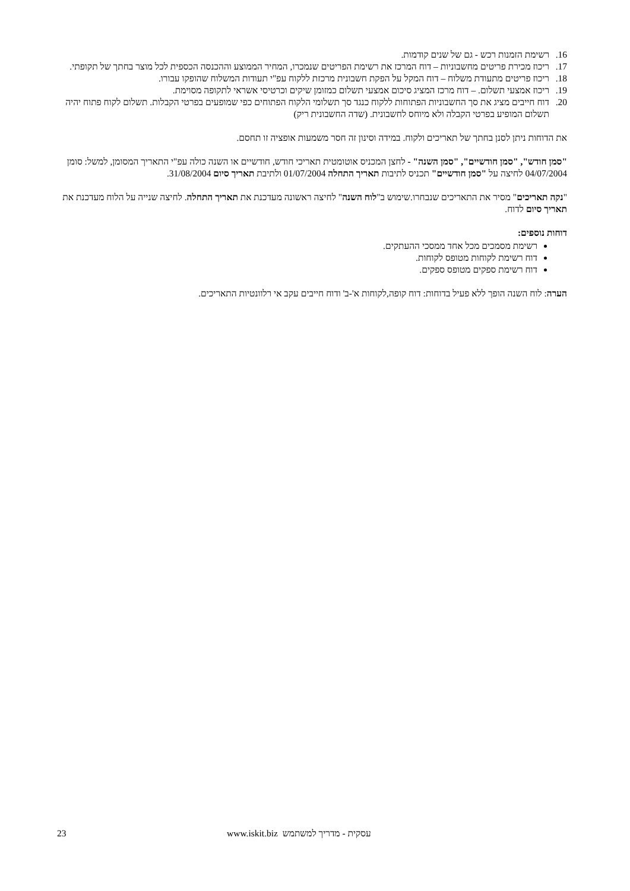16. רשימת הזמנות רכש - גם של שנים קודמות.
17. ריכוז מכירת פריטים מחשבוניות – דוח המרכז את רשימת הפריטים שנמכרו, המחיר הממוצע וההכנסה הכספית לכל מוצר בחתך של תקופתי.
18. ריכוז פריטים מתעודת משלוח – דוח המקל על הפקת חשבונית מרכזת ללקוח עפ"י תעודות המשלוח שהופקו עבורו.
19. ריכוז אמצעי תשלום. – דוח מרכז המציג סיכום אמצעי תשלום כמזומן שיקים וכרטיסי אשראי לתקופה מסוימת.
20. דוח חייבים מציג את סך החשבוניות הפתוחות ללקוח כנגד סך תשלומי הלקוח הפתוחים כפי שמופעים בפרטי הקבלות. תשלום לקוח פתוח יהיה תשלום המופיע בפרטי הקבלה ולא מיוחס לחשבונית. (שדה החשבונית ריק)
את הדוחות ניתן לסנן בחתך של תאריכים ולקוח. במידה וסינון זה חסר משמעות אופציה זו תחסם.
"סמן חודש", "סמן חודשיים", "סמן השנה" - לחצן המכניס אוטומטית תאריכי חודש, חודשיים או השנה כולה עפ"י התאריך המסומן, למשל: סומן 04/07/2004 לחיצה על "סמן חודשיים" תכניס לתיבות תאריך התחלה 01/07/2004 ולתיבת תאריך סיום 31/08/2004.
"נקה תאריכים" מסיר את התאריכים שנבחרו.שימוש ב"לוח השנה" לחיצה ראשונה מעדכנת את תאריך התחלה. לחיצה שנייה על הלוח מעדכנת את תאריך סיום לדוח.
דוחות נוספים:
רשימת מסמכים מכל אחד ממסכי ההעתקים.
דוח רשימת לקוחות מטופס לקוחות.
דוח רשימת ספקים מטופס ספקים.
הערה: לוח השנה הופך ללא פעיל בדוחות: דוח קופה,לקוחות א'-ב' ודוח חייבים עקב אי רלוונטיות התאריכים.
23 www.iskit.biz עסקית - מדריך למשתמש